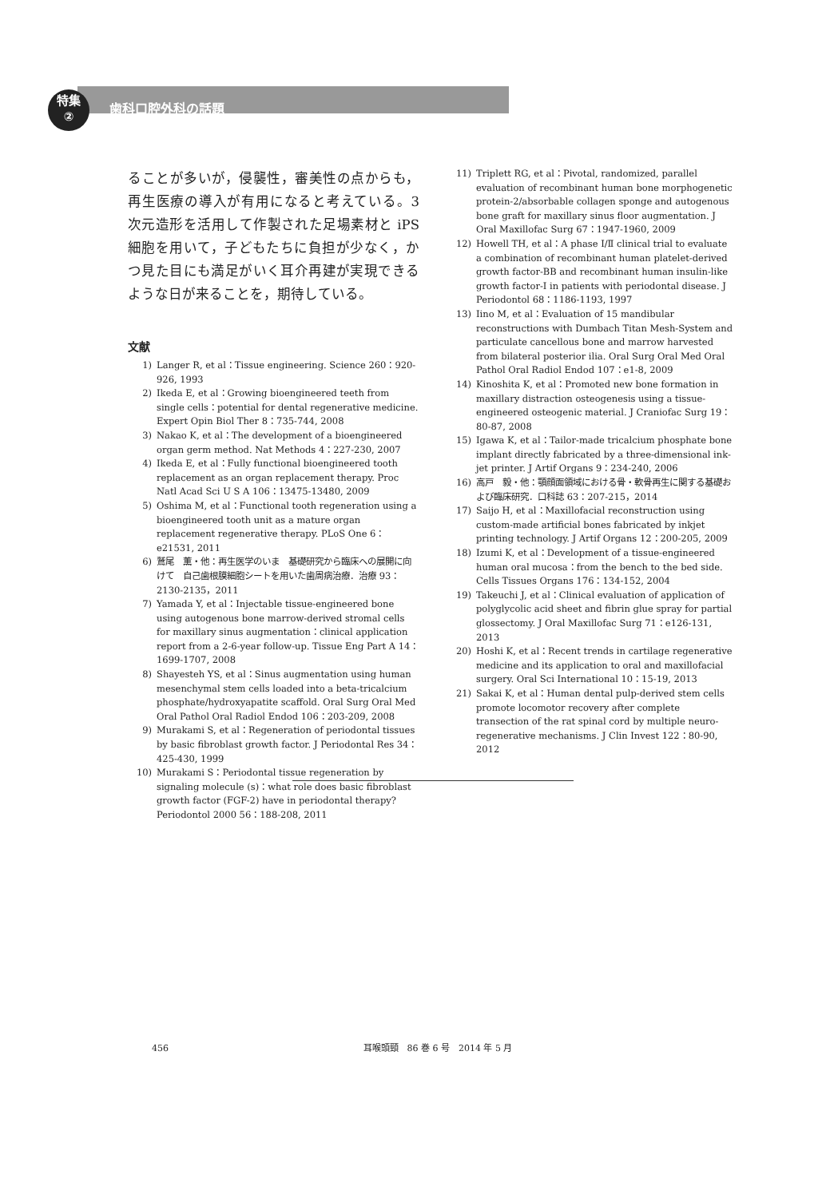特集
② 歯科口腔外科の話題
ることが多いが，侵襲性，審美性の点からも，再生医療の導入が有用になると考えている。3 次元造形を活用して作製された足場素材と iPS 細胞を用いて，子どもたちに負担が少なく，かつ見た目にも満足がいく耳介再建が実現できるような日が来ることを，期待している。
文献
1) Langer R, et al：Tissue engineering. Science 260：920-926, 1993
2) Ikeda E, et al：Growing bioengineered teeth from single cells：potential for dental regenerative medicine. Expert Opin Biol Ther 8：735-744, 2008
3) Nakao K, et al：The development of a bioengineered organ germ method. Nat Methods 4：227-230, 2007
4) Ikeda E, et al：Fully functional bioengineered tooth replacement as an organ replacement therapy. Proc Natl Acad Sci U S A 106：13475-13480, 2009
5) Oshima M, et al：Functional tooth regeneration using a bioengineered tooth unit as a mature organ replacement regenerative therapy. PLoS One 6：e21531, 2011
6) 鷲尾　薫・他：再生医学のいま　基礎研究から臨床への展開に向けて　自己歯根膜細胞シートを用いた歯周病治療．治療 93：2130-2135，2011
7) Yamada Y, et al：Injectable tissue-engineered bone using autogenous bone marrow-derived stromal cells for maxillary sinus augmentation：clinical application report from a 2-6-year follow-up. Tissue Eng Part A 14：1699-1707, 2008
8) Shayesteh YS, et al：Sinus augmentation using human mesenchymal stem cells loaded into a beta-tricalcium phosphate/hydroxyapatite scaffold. Oral Surg Oral Med Oral Pathol Oral Radiol Endod 106：203-209, 2008
9) Murakami S, et al：Regeneration of periodontal tissues by basic fibroblast growth factor. J Periodontal Res 34：425-430, 1999
10) Murakami S：Periodontal tissue regeneration by signaling molecule (s)：what role does basic fibroblast growth factor (FGF-2) have in periodontal therapy? Periodontol 2000 56：188-208, 2011
11) Triplett RG, et al：Pivotal, randomized, parallel evaluation of recombinant human bone morphogenetic protein-2/absorbable collagen sponge and autogenous bone graft for maxillary sinus floor augmentation. J Oral Maxillofac Surg 67：1947-1960, 2009
12) Howell TH, et al：A phase Ⅰ/Ⅱ clinical trial to evaluate a combination of recombinant human platelet-derived growth factor-BB and recombinant human insulin-like growth factor-I in patients with periodontal disease. J Periodontol 68：1186-1193, 1997
13) Iino M, et al：Evaluation of 15 mandibular reconstructions with Dumbach Titan Mesh-System and particulate cancellous bone and marrow harvested from bilateral posterior ilia. Oral Surg Oral Med Oral Pathol Oral Radiol Endod 107：e1-8, 2009
14) Kinoshita K, et al：Promoted new bone formation in maxillary distraction osteogenesis using a tissue-engineered osteogenic material. J Craniofac Surg 19：80-87, 2008
15) Igawa K, et al：Tailor-made tricalcium phosphate bone implant directly fabricated by a three-dimensional ink-jet printer. J Artif Organs 9：234-240, 2006
16) 高戸　毅・他：顎顔面領域における骨・軟骨再生に関する基礎および臨床研究．口科誌 63：207-215，2014
17) Saijo H, et al：Maxillofacial reconstruction using custom-made artificial bones fabricated by inkjet printing technology. J Artif Organs 12：200-205, 2009
18) Izumi K, et al：Development of a tissue-engineered human oral mucosa：from the bench to the bed side. Cells Tissues Organs 176：134-152, 2004
19) Takeuchi J, et al：Clinical evaluation of application of polyglycolic acid sheet and fibrin glue spray for partial glossectomy. J Oral Maxillofac Surg 71：e126-131, 2013
20) Hoshi K, et al：Recent trends in cartilage regenerative medicine and its application to oral and maxillofacial surgery. Oral Sci International 10：15-19, 2013
21) Sakai K, et al：Human dental pulp-derived stem cells promote locomotor recovery after complete transection of the rat spinal cord by multiple neuro-regenerative mechanisms. J Clin Invest 122：80-90, 2012
456 耳喉頭頸　86 巻 6 号　2014 年 5 月